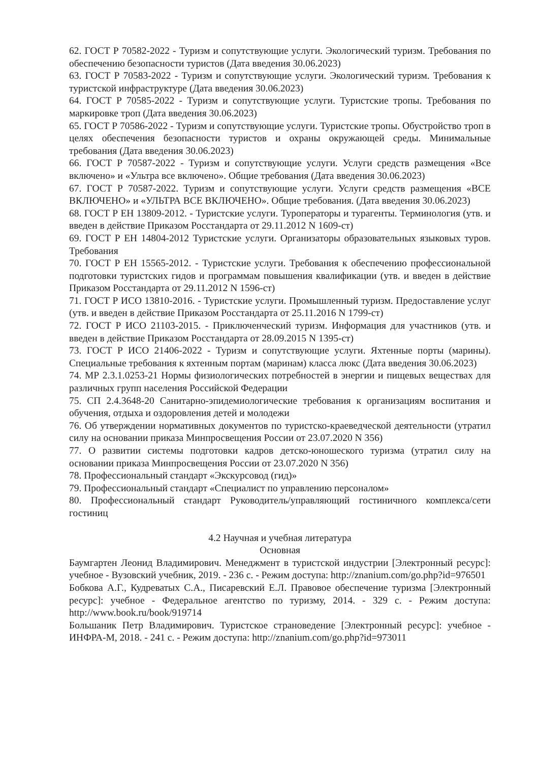62. ГОСТ Р 70582-2022 - Туризм и сопутствующие услуги. Экологический туризм. Требования по обеспечению безопасности туристов (Дата введения 30.06.2023)
63. ГОСТ Р 70583-2022 - Туризм и сопутствующие услуги. Экологический туризм. Требования к туристской инфраструктуре (Дата введения 30.06.2023)
64. ГОСТ Р 70585-2022 - Туризм и сопутствующие услуги. Туристские тропы. Требования по маркировке троп (Дата введения 30.06.2023)
65. ГОСТ Р 70586-2022 - Туризм и сопутствующие услуги. Туристские тропы. Обустройство троп в целях обеспечения безопасности туристов и охраны окружающей среды. Минимальные требования (Дата введения 30.06.2023)
66. ГОСТ Р 70587-2022 - Туризм и сопутствующие услуги. Услуги средств размещения «Все включено» и «Ультра все включено». Общие требования (Дата введения 30.06.2023)
67. ГОСТ Р 70587-2022. Туризм и сопутствующие услуги. Услуги средств размещения «ВСЕ ВКЛЮЧЕНО» и «УЛЬТРА ВСЕ ВКЛЮЧЕНО». Общие требования. (Дата введения 30.06.2023)
68. ГОСТ Р ЕН 13809-2012. - Туристские услуги. Туроператоры и турагенты. Терминология (утв. и введен в действие Приказом Росстандарта от 29.11.2012 N 1609-ст)
69. ГОСТ Р ЕН 14804-2012 Туристские услуги. Организаторы образовательных языковых туров. Требования
70. ГОСТ Р ЕН 15565-2012. - Туристские услуги. Требования к обеспечению профессиональной подготовки туристских гидов и программам повышения квалификации (утв. и введен в действие Приказом Росстандарта от 29.11.2012 N 1596-ст)
71. ГОСТ Р ИСО 13810-2016. - Туристские услуги. Промышленный туризм. Предоставление услуг (утв. и введен в действие Приказом Росстандарта от 25.11.2016 N 1799-ст)
72. ГОСТ Р ИСО 21103-2015. - Приключенческий туризм. Информация для участников (утв. и введен в действие Приказом Росстандарта от 28.09.2015 N 1395-ст)
73. ГОСТ Р ИСО 21406-2022 - Туризм и сопутствующие услуги. Яхтенные порты (марины). Специальные требования к яхтенным портам (маринам) класса люкс (Дата введения 30.06.2023)
74. МР 2.3.1.0253-21 Нормы физиологических потребностей в энергии и пищевых веществах для различных групп населения Российской Федерации
75. СП 2.4.3648-20 Санитарно-эпидемиологические требования к организациям воспитания и обучения, отдыха и оздоровления детей и молодежи
76. Об утверждении нормативных документов по туристско-краеведческой деятельности (утратил силу на основании приказа Минпросвещения России от 23.07.2020 N 356)
77. О развитии системы подготовки кадров детско-юношеского туризма (утратил силу на основании приказа Минпросвещения России от 23.07.2020 N 356)
78. Профессиональный стандарт «Экскурсовод (гид)»
79. Профессиональный стандарт «Специалист по управлению персоналом»
80. Профессиональный стандарт Руководитель/управляющий гостиничного комплекса/сети гостиниц
4.2 Научная и учебная литература
Основная
Баумгартен Леонид Владимирович. Менеджмент в туристской индустрии [Электронный ресурс]: учебное - Вузовский учебник, 2019. - 236 с. - Режим доступа: http://znanium.com/go.php?id=976501
Бобкова А.Г., Кудреватых С.А., Писаревский Е.Л. Правовое обеспечение туризма [Электронный ресурс]: учебное - Федеральное агентство по туризму, 2014. - 329 с. - Режим доступа: http://www.book.ru/book/919714
Большаник Петр Владимирович. Туристское страноведение [Электронный ресурс]: учебное - ИНФРА-М, 2018. - 241 с. - Режим доступа: http://znanium.com/go.php?id=973011